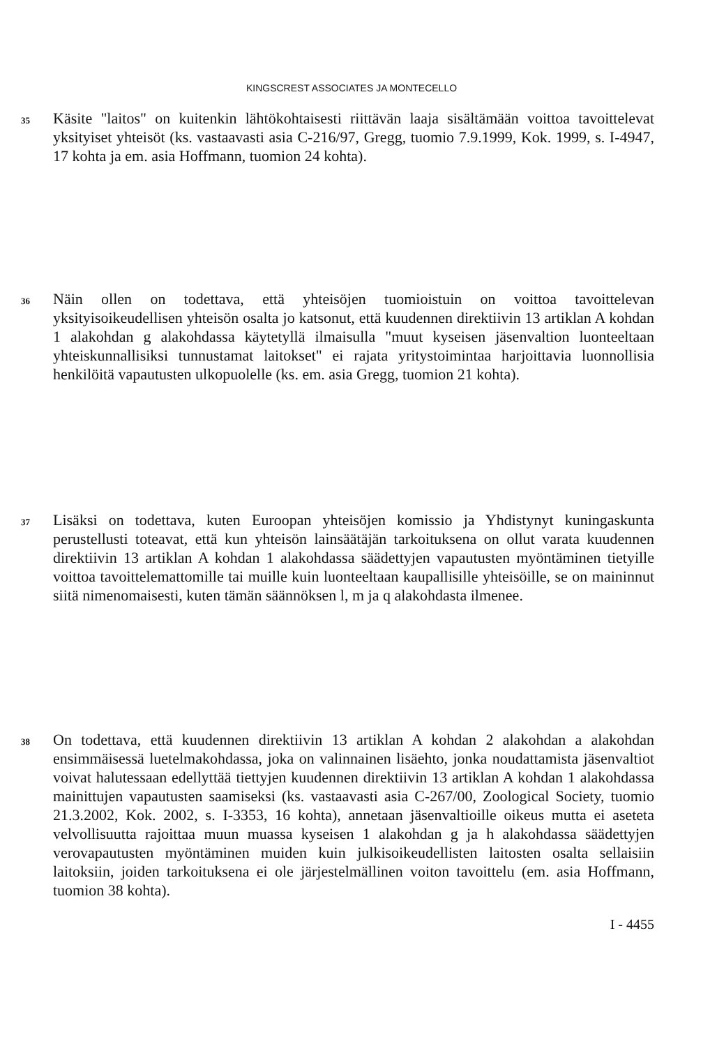KINGSCREST ASSOCIATES JA MONTECELLO
35
Käsite "laitos" on kuitenkin lähtökohtaisesti riittävän laaja sisältämään voittoa tavoittelevat yksityiset yhteisöt (ks. vastaavasti asia C-216/97, Gregg, tuomio 7.9.1999, Kok. 1999, s. I-4947, 17 kohta ja em. asia Hoffmann, tuomion 24 kohta).
36
Näin ollen on todettava, että yhteisöjen tuomioistuin on voittoa tavoittelevan yksityisoikeudellisen yhteisön osalta jo katsonut, että kuudennen direktiivin 13 artiklan A kohdan 1 alakohdan g alakohdassa käytetyllä ilmaisulla "muut kyseisen jäsenvaltion luonteeltaan yhteiskunnallisiksi tunnustamat laitokset" ei rajata yritystoimintaa harjoittavia luonnollisia henkilöitä vapautusten ulkopuolelle (ks. em. asia Gregg, tuomion 21 kohta).
37
Lisäksi on todettava, kuten Euroopan yhteisöjen komissio ja Yhdistynyt kuningaskunta perustellusti toteavat, että kun yhteisön lainsäätäjän tarkoituksena on ollut varata kuudennen direktiivin 13 artiklan A kohdan 1 alakohdassa säädettyjen vapautusten myöntäminen tietyille voittoa tavoittelemattomille tai muille kuin luonteeltaan kaupallisille yhteisöille, se on maininnut siitä nimenomaisesti, kuten tämän säännöksen l, m ja q alakohdasta ilmenee.
38
On todettava, että kuudennen direktiivin 13 artiklan A kohdan 2 alakohdan a alakohdan ensimmäisessä luetelmakohdassa, joka on valinnainen lisäehto, jonka noudattamista jäsenvaltiot voivat halutessaan edellyttää tiettyjen kuudennen direktiivin 13 artiklan A kohdan 1 alakohdassa mainittujen vapautusten saamiseksi (ks. vastaavasti asia C-267/00, Zoological Society, tuomio 21.3.2002, Kok. 2002, s. I-3353, 16 kohta), annetaan jäsenvaltioille oikeus mutta ei aseteta velvollisuutta rajoittaa muun muassa kyseisen 1 alakohdan g ja h alakohdassa säädettyjen verovapautusten myöntäminen muiden kuin julkisoikeudellisten laitosten osalta sellaisiin laitoksiin, joiden tarkoituksena ei ole järjestelmällinen voiton tavoittelu (em. asia Hoffmann, tuomion 38 kohta).
I - 4455